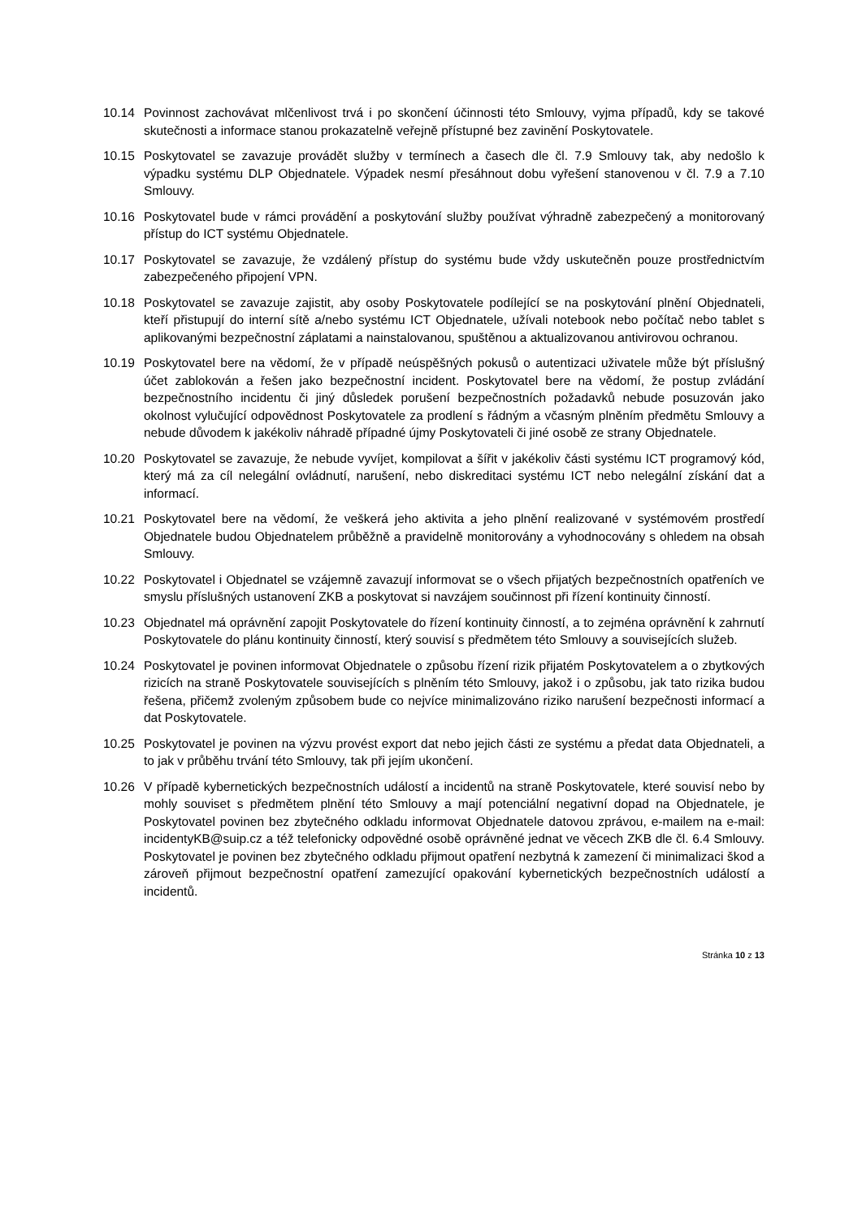10.14 Povinnost zachovávat mlčenlivost trvá i po skončení účinnosti této Smlouvy, vyjma případů, kdy se takové skutečnosti a informace stanou prokazatelně veřejně přístupné bez zavinění Poskytovatele.
10.15 Poskytovatel se zavazuje provádět služby v termínech a časech dle čl. 7.9 Smlouvy tak, aby nedošlo k výpadku systému DLP Objednatele. Výpadek nesmí přesáhnout dobu vyřešení stanovenou v čl. 7.9 a 7.10 Smlouvy.
10.16 Poskytovatel bude v rámci provádění a poskytování služby používat výhradně zabezpečený a monitorovaný přístup do ICT systému Objednatele.
10.17 Poskytovatel se zavazuje, že vzdálený přístup do systému bude vždy uskutečněn pouze prostřednictvím zabezpečeného připojení VPN.
10.18 Poskytovatel se zavazuje zajistit, aby osoby Poskytovatele podílející se na poskytování plnění Objednateli, kteří přistupují do interní sítě a/nebo systému ICT Objednatele, užívali notebook nebo počítač nebo tablet s aplikovanými bezpečnostní záplatami a nainstalovanou, spuštěnou a aktualizovanou antivirovou ochranou.
10.19 Poskytovatel bere na vědomí, že v případě neúspěšných pokusů o autentizaci uživatele může být příslušný účet zablokován a řešen jako bezpečnostní incident. Poskytovatel bere na vědomí, že postup zvládání bezpečnostního incidentu či jiný důsledek porušení bezpečnostních požadavků nebude posuzován jako okolnost vylučující odpovědnost Poskytovatele za prodlení s řádným a včasným plněním předmětu Smlouvy a nebude důvodem k jakékoliv náhradě případné újmy Poskytovateli či jiné osobě ze strany Objednatele.
10.20 Poskytovatel se zavazuje, že nebude vyvíjet, kompilovat a šířit v jakékoliv části systému ICT programový kód, který má za cíl nelegální ovládnutí, narušení, nebo diskreditaci systému ICT nebo nelegální získání dat a informací.
10.21 Poskytovatel bere na vědomí, že veškerá jeho aktivita a jeho plnění realizované v systémovém prostředí Objednatele budou Objednatelem průběžně a pravidelně monitorovány a vyhodnocovány s ohledem na obsah Smlouvy.
10.22 Poskytovatel i Objednatel se vzájemně zavazují informovat se o všech přijatých bezpečnostních opatřeních ve smyslu příslušných ustanovení ZKB a poskytovat si navzájem součinnost při řízení kontinuity činností.
10.23 Objednatel má oprávnění zapojit Poskytovatele do řízení kontinuity činností, a to zejména oprávnění k zahrnutí Poskytovatele do plánu kontinuity činností, který souvisí s předmětem této Smlouvy a souvisejících služeb.
10.24 Poskytovatel je povinen informovat Objednatele o způsobu řízení rizik přijatém Poskytovatelem a o zbytkových rizicích na straně Poskytovatele souvisejících s plněním této Smlouvy, jakož i o způsobu, jak tato rizika budou řešena, přičemž zvoleným způsobem bude co nejvíce minimalizováno riziko narušení bezpečnosti informací a dat Poskytovatele.
10.25 Poskytovatel je povinen na výzvu provést export dat nebo jejich části ze systému a předat data Objednateli, a to jak v průběhu trvání této Smlouvy, tak při jejím ukončení.
10.26 V případě kybernetických bezpečnostních událostí a incidentů na straně Poskytovatele, které souvisí nebo by mohly souviset s předmětem plnění této Smlouvy a mají potenciální negativní dopad na Objednatele, je Poskytovatel povinen bez zbytečného odkladu informovat Objednatele datovou zprávou, e-mailem na e-mail: incidentyKB@suip.cz a též telefonicky odpovědné osobě oprávněné jednat ve věcech ZKB dle čl. 6.4 Smlouvy. Poskytovatel je povinen bez zbytečného odkladu přijmout opatření nezbytná k zamezení či minimalizaci škod a zároveň přijmout bezpečnostní opatření zamezující opakování kybernetických bezpečnostních událostí a incidentů.
Stránka 10 z 13